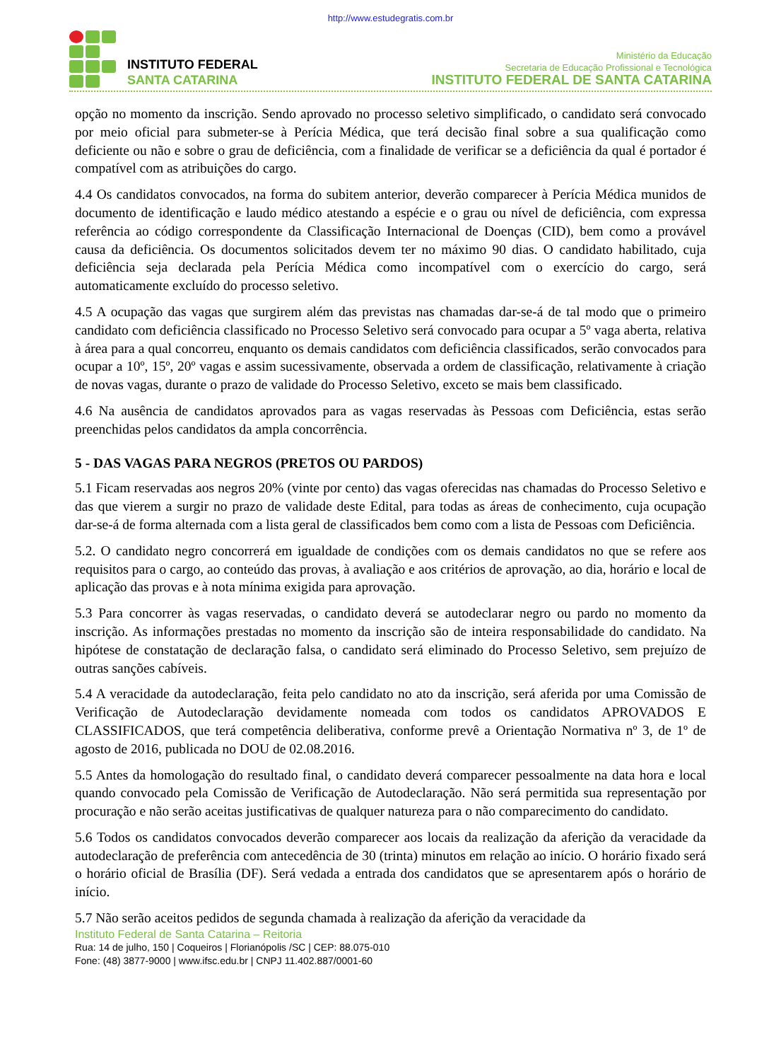http://www.estudegratis.com.br
INSTITUTO FEDERAL
SANTA CATARINA
Ministério da Educação
Secretaria de Educação Profissional e Tecnológica
INSTITUTO FEDERAL DE SANTA CATARINA
opção no momento da inscrição. Sendo aprovado no processo seletivo simplificado, o candidato será convocado por meio oficial para submeter-se à Perícia Médica, que terá decisão final sobre a sua qualificação como deficiente ou não e sobre o grau de deficiência, com a finalidade de verificar se a deficiência da qual é portador é compatível com as atribuições do cargo.
4.4 Os candidatos convocados, na forma do subitem anterior, deverão comparecer à Perícia Médica munidos de documento de identificação e laudo médico atestando a espécie e o grau ou nível de deficiência, com expressa referência ao código correspondente da Classificação Internacional de Doenças (CID), bem como a provável causa da deficiência. Os documentos solicitados devem ter no máximo 90 dias. O candidato habilitado, cuja deficiência seja declarada pela Perícia Médica como incompatível com o exercício do cargo, será automaticamente excluído do processo seletivo.
4.5 A ocupação das vagas que surgirem além das previstas nas chamadas dar-se-á de tal modo que o primeiro candidato com deficiência classificado no Processo Seletivo será convocado para ocupar a 5º vaga aberta, relativa à área para a qual concorreu, enquanto os demais candidatos com deficiência classificados, serão convocados para ocupar a 10º, 15º, 20º vagas e assim sucessivamente, observada a ordem de classificação, relativamente à criação de novas vagas, durante o prazo de validade do Processo Seletivo, exceto se mais bem classificado.
4.6 Na ausência de candidatos aprovados para as vagas reservadas às Pessoas com Deficiência, estas serão preenchidas pelos candidatos da ampla concorrência.
5 - DAS VAGAS PARA NEGROS (PRETOS OU PARDOS)
5.1 Ficam reservadas aos negros 20% (vinte por cento) das vagas oferecidas nas chamadas do Processo Seletivo e das que vierem a surgir no prazo de validade deste Edital, para todas as áreas de conhecimento, cuja ocupação dar-se-á de forma alternada com a lista geral de classificados bem como com a lista de Pessoas com Deficiência.
5.2. O candidato negro concorrerá em igualdade de condições com os demais candidatos no que se refere aos requisitos para o cargo, ao conteúdo das provas, à avaliação e aos critérios de aprovação, ao dia, horário e local de aplicação das provas e à nota mínima exigida para aprovação.
5.3 Para concorrer às vagas reservadas, o candidato deverá se autodeclarar negro ou pardo no momento da inscrição. As informações prestadas no momento da inscrição são de inteira responsabilidade do candidato. Na hipótese de constatação de declaração falsa, o candidato será eliminado do Processo Seletivo, sem prejuízo de outras sanções cabíveis.
5.4 A veracidade da autodeclaração, feita pelo candidato no ato da inscrição, será aferida por uma Comissão de Verificação de Autodeclaração devidamente nomeada com todos os candidatos APROVADOS E CLASSIFICADOS, que terá competência deliberativa, conforme prevê a Orientação Normativa nº 3, de 1º de agosto de 2016, publicada no DOU de 02.08.2016.
5.5 Antes da homologação do resultado final, o candidato deverá comparecer pessoalmente na data hora e local quando convocado pela Comissão de Verificação de Autodeclaração. Não será permitida sua representação por procuração e não serão aceitas justificativas de qualquer natureza para o não comparecimento do candidato.
5.6 Todos os candidatos convocados deverão comparecer aos locais da realização da aferição da veracidade da autodeclaração de preferência com antecedência de 30 (trinta) minutos em relação ao início. O horário fixado será o horário oficial de Brasília (DF). Será vedada a entrada dos candidatos que se apresentarem após o horário de início.
5.7 Não serão aceitos pedidos de segunda chamada à realização da aferição da veracidade da
Instituto Federal de Santa Catarina – Reitoria
Rua: 14 de julho, 150 | Coqueiros | Florianópolis /SC | CEP: 88.075-010
Fone: (48) 3877-9000 | www.ifsc.edu.br | CNPJ 11.402.887/0001-60